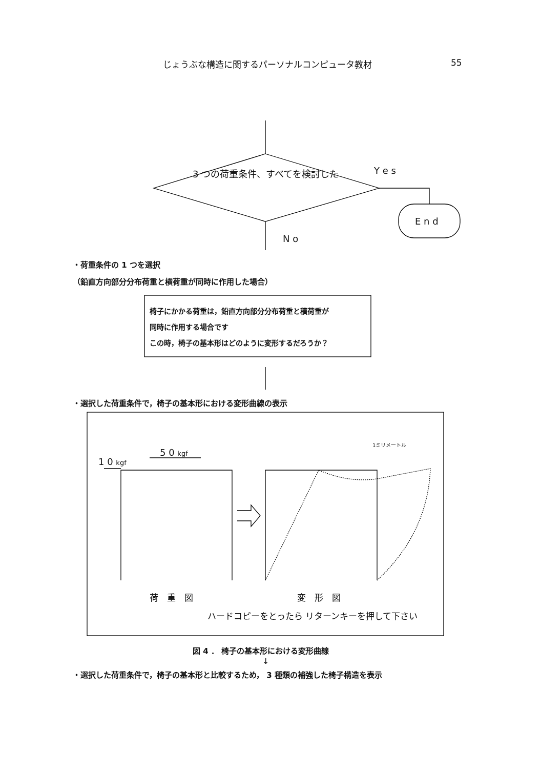じょうぶな構造に関するパーソナルコンピュータ教材 55
3 つの荷重条件、すべてを検討した Y e s
E n d
N o
・荷重条件の 1 つを選択
（鉛直方向部分分布荷重と横荷重が同時に作用した場合）
椅子にかかる荷重は，鉛直方向部分分布荷重と積荷重が
同時に作用する場合です
この時，椅子の基本形はどのように変形するだろうか？
・選択した荷重条件で，椅子の基本形における変形曲線の表示
1ミリメートル
5 0 kgf
1 0 kgf
荷　重　図 変　形　図
ハードコピーをとったら リターンキーを押して下さい
図 4 ． 椅子の基本形における変形曲線
↓
・選択した荷重条件で，椅子の基本形と比較するため， 3 種類の補強した椅子構造を表示